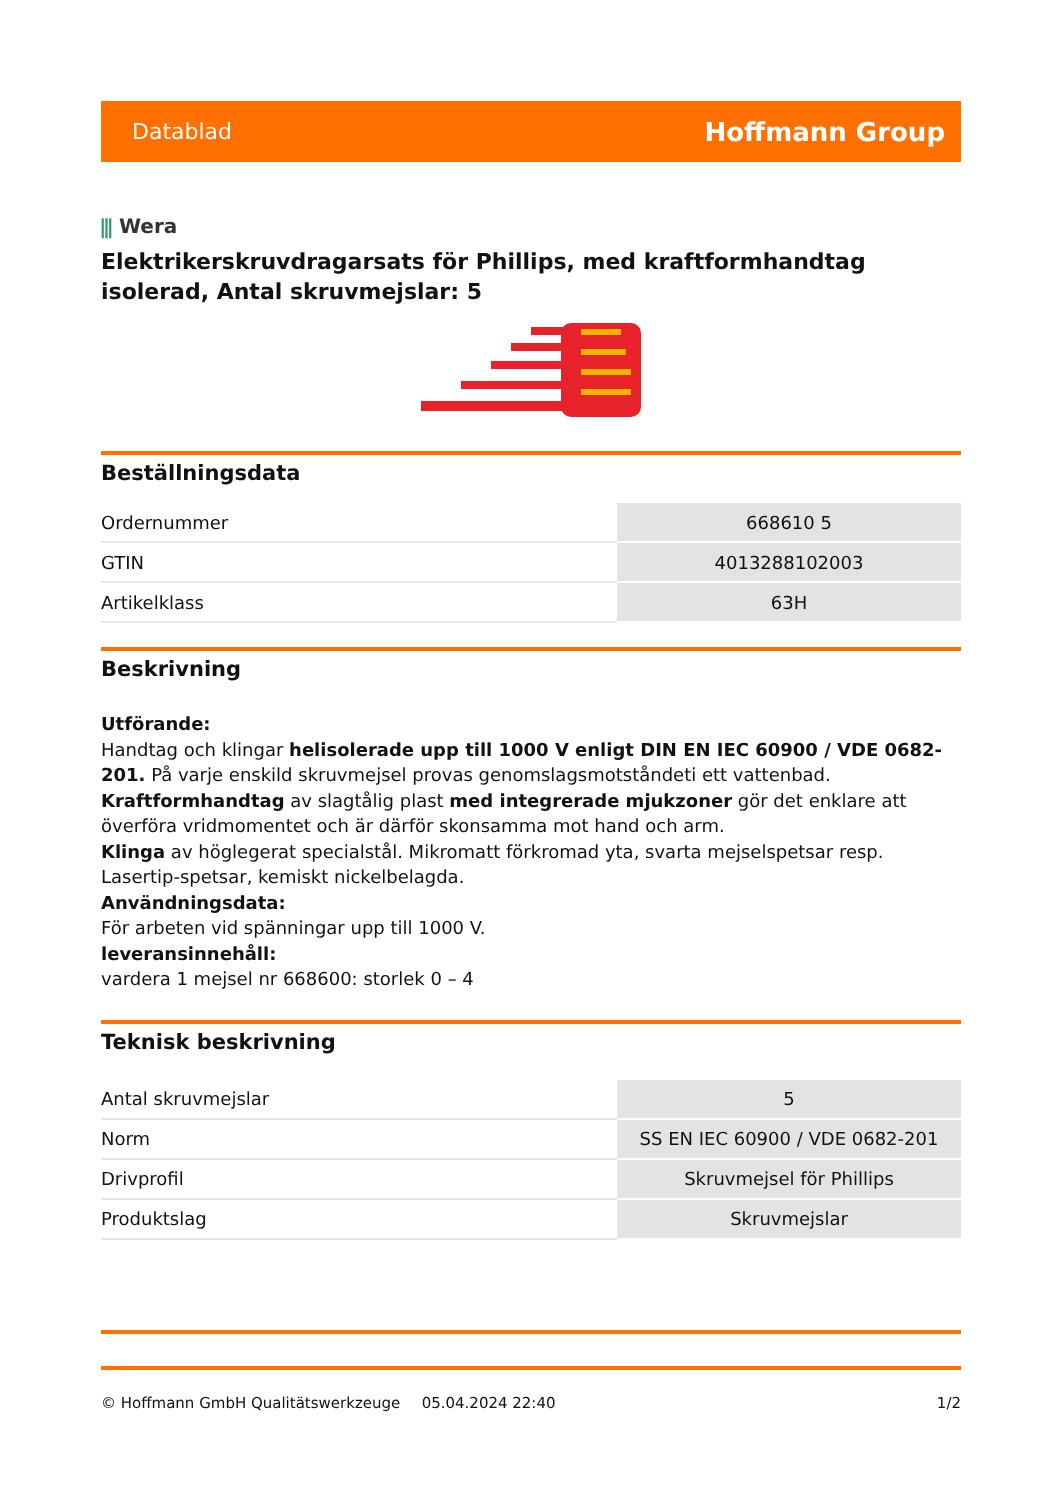Datablad Hoffmann Group
⫼ Wera
Elektrikerskruvdragarsats för Phillips, med kraftformhandtag isolerad, Antal skruvmejslar: 5
Beställningsdata
| Ordernummer | 668610 5 |
| GTIN | 4013288102003 |
| Artikelklass | 63H |
Beskrivning
Utförande:
Handtag och klingar helisolerade upp till 1000 V enligt DIN EN IEC 60900 / VDE 0682-201. På varje enskild skruvmejsel provas genomslagsmotståndeti ett vattenbad.
Kraftformhandtag av slagtålig plast med integrerade mjukzoner gör det enklare att överföra vridmomentet och är därför skonsamma mot hand och arm.
Klinga av höglegerat specialstål. Mikromatt förkromad yta, svarta mejselspetsar resp. Lasertip-spetsar, kemiskt nickelbelagda.
Användningsdata:
För arbeten vid spänningar upp till 1000 V.
leveransinnehåll:
vardera 1 mejsel nr 668600: storlek 0 – 4
Teknisk beskrivning
| Antal skruvmejslar | 5 |
| Norm | SS EN IEC 60900 / VDE 0682-201 |
| Drivprofil | Skruvmejsel för Phillips |
| Produktslag | Skruvmejslar |
© Hoffmann GmbH Qualitätswerkzeuge 05.04.2024 22:40 1/2